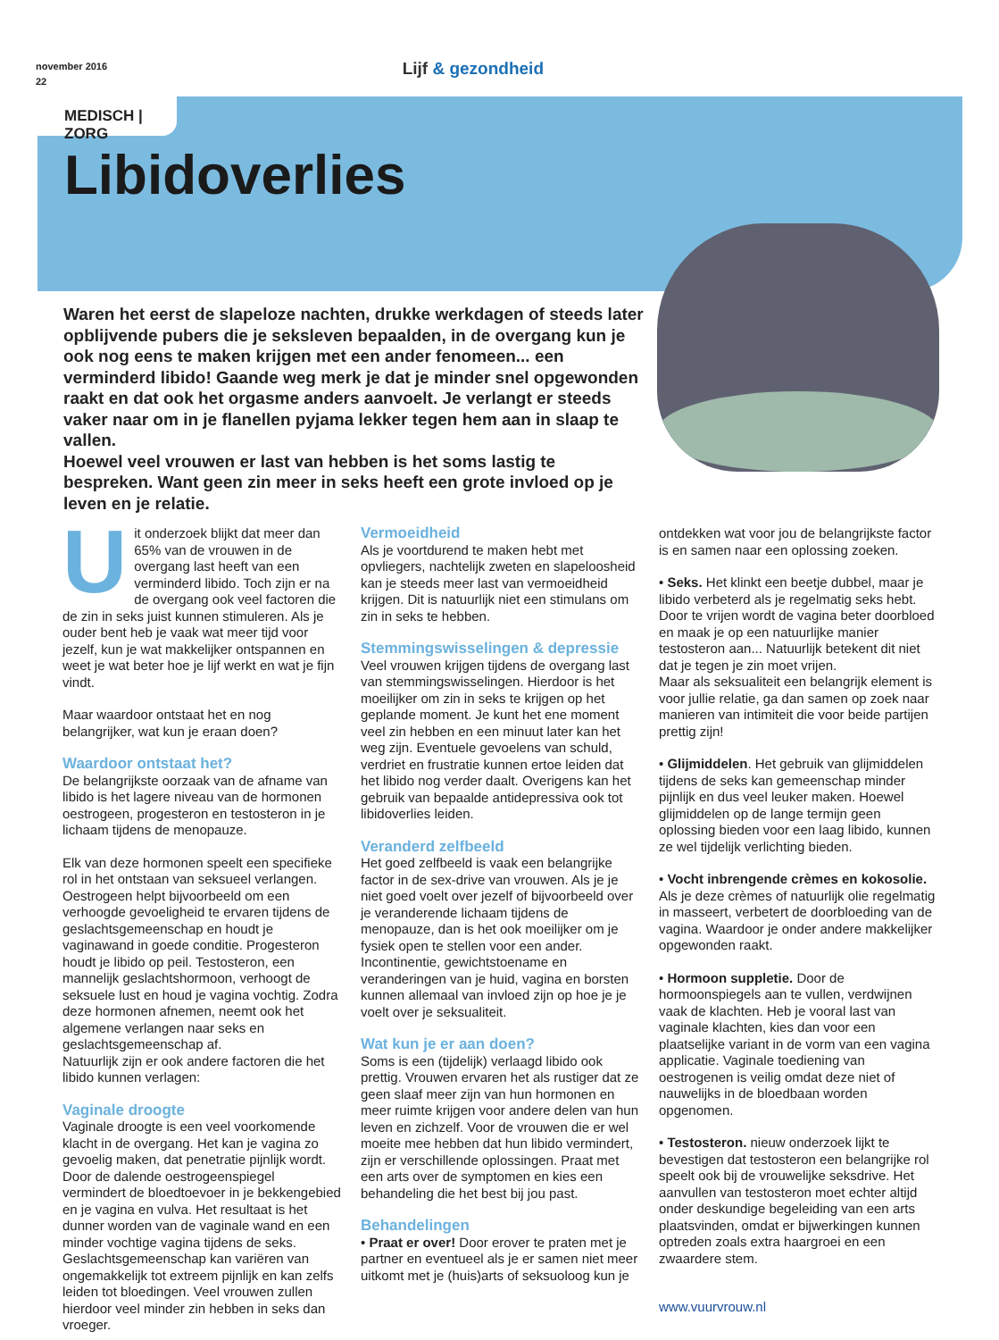november 2016
22
Lijf & gezondheid
MEDISCH | ZORG
Libidoverlies
Waren het eerst de slapeloze nachten, drukke werkdagen of steeds later opblijvende pubers die je seksleven bepaalden, in de overgang kun je ook nog eens te maken krijgen met een ander fenomeen... een verminderd libido! Gaande weg merk je dat je minder snel opgewonden raakt en dat ook het orgasme anders aanvoelt. Je verlangt er steeds vaker naar om in je flanellen pyjama lekker tegen hem aan in slaap te vallen.
Hoewel veel vrouwen er last van hebben is het soms lastig te bespreken. Want geen zin meer in seks heeft een grote invloed op je leven en je relatie.
Uit onderzoek blijkt dat meer dan 65% van de vrouwen in de overgang last heeft van een verminderd libido. Toch zijn er na de overgang ook veel factoren die de zin in seks juist kunnen stimuleren. Als je ouder bent heb je vaak wat meer tijd voor jezelf, kun je wat makkelijker ontspannen en weet je wat beter hoe je lijf werkt en wat je fijn vindt.
Maar waardoor ontstaat het en nog belangrijker, wat kun je eraan doen?
Waardoor ontstaat het?
De belangrijkste oorzaak van de afname van libido is het lagere niveau van de hormonen oestrogeen, progesteron en testosteron in je lichaam tijdens de menopauze.
Elk van deze hormonen speelt een specifieke rol in het ontstaan van seksueel verlangen. Oestrogeen helpt bijvoorbeeld om een verhoogde gevoeligheid te ervaren tijdens de geslachtsgemeenschap en houdt je vaginawand in goede conditie. Progesteron houdt je libido op peil. Testosteron, een mannelijk geslachtshormoon, verhoogt de seksuele lust en houd je vagina vochtig. Zodra deze hormonen afnemen, neemt ook het algemene verlangen naar seks en geslachtsgemeenschap af.
Natuurlijk zijn er ook andere factoren die het libido kunnen verlagen:
Vaginale droogte
Vaginale droogte is een veel voorkomende klacht in de overgang. Het kan je vagina zo gevoelig maken, dat penetratie pijnlijk wordt. Door de dalende oestrogeenspiegel vermindert de bloedtoevoer in je bekkengebied en je vagina en vulva. Het resultaat is het dunner worden van de vaginale wand en een minder vochtige vagina tijdens de seks. Geslachtsgemeenschap kan variëren van ongemakkelijk tot extreem pijnlijk en kan zelfs leiden tot bloedingen. Veel vrouwen zullen hierdoor veel minder zin hebben in seks dan vroeger.
Vermoeidheid
Als je voortdurend te maken hebt met opvliegers, nachtelijk zweten en slapeloosheid kan je steeds meer last van vermoeidheid krijgen. Dit is natuurlijk niet een stimulans om zin in seks te hebben.
Stemmingswisselingen & depressie
Veel vrouwen krijgen tijdens de overgang last van stemmingswisselingen. Hierdoor is het moeilijker om zin in seks te krijgen op het geplande moment. Je kunt het ene moment veel zin hebben en een minuut later kan het weg zijn. Eventuele gevoelens van schuld, verdriet en frustratie kunnen ertoe leiden dat het libido nog verder daalt. Overigens kan het gebruik van bepaalde antidepressiva ook tot libidoverlies leiden.
Veranderd zelfbeeld
Het goed zelfbeeld is vaak een belangrijke factor in de sex-drive van vrouwen. Als je je niet goed voelt over jezelf of bijvoorbeeld over je veranderende lichaam tijdens de menopauze, dan is het ook moeilijker om je fysiek open te stellen voor een ander. Incontinentie, gewichtstoename en veranderingen van je huid, vagina en borsten kunnen allemaal van invloed zijn op hoe je je voelt over je seksualiteit.
Wat kun je er aan doen?
Soms is een (tijdelijk) verlaagd libido ook prettig. Vrouwen ervaren het als rustiger dat ze geen slaaf meer zijn van hun hormonen en meer ruimte krijgen voor andere delen van hun leven en zichzelf. Voor de vrouwen die er wel moeite mee hebben dat hun libido vermindert, zijn er verschillende oplossingen. Praat met een arts over de symptomen en kies een behandeling die het best bij jou past.
Behandelingen
• Praat er over! Door erover te praten met je partner en eventueel als je er samen niet meer uitkomt met je (huis)arts of seksuoloog kun je
ontdekken wat voor jou de belangrijkste factor is en samen naar een oplossing zoeken.
• Seks. Het klinkt een beetje dubbel, maar je libido verbeterd als je regelmatig seks hebt. Door te vrijen wordt de vagina beter doorbloed en maak je op een natuurlijke manier testosteron aan... Natuurlijk betekent dit niet dat je tegen je zin moet vrijen.
Maar als seksualiteit een belangrijk element is voor jullie relatie, ga dan samen op zoek naar manieren van intimiteit die voor beide partijen prettig zijn!
• Glijmiddelen. Het gebruik van glijmiddelen tijdens de seks kan gemeenschap minder pijnlijk en dus veel leuker maken. Hoewel glijmiddelen op de lange termijn geen oplossing bieden voor een laag libido, kunnen ze wel tijdelijk verlichting bieden.
• Vocht inbrengende crèmes en kokosolie. Als je deze crèmes of natuurlijk olie regelmatig in masseert, verbetert de doorbloeding van de vagina. Waardoor je onder andere makkelijker opgewonden raakt.
• Hormoon suppletie. Door de hormoonspiegels aan te vullen, verdwijnen vaak de klachten. Heb je vooral last van vaginale klachten, kies dan voor een plaatselijke variant in de vorm van een vagina applicatie. Vaginale toediening van oestrogenen is veilig omdat deze niet of nauwelijks in de bloedbaan worden opgenomen.
• Testosteron. nieuw onderzoek lijkt te bevestigen dat testosteron een belangrijke rol speelt ook bij de vrouwelijke seksdrive. Het aanvullen van testosteron moet echter altijd onder deskundige begeleiding van een arts plaatsvinden, omdat er bijwerkingen kunnen optreden zoals extra haargroei en een zwaardere stem.
www.vuurvrouw.nl